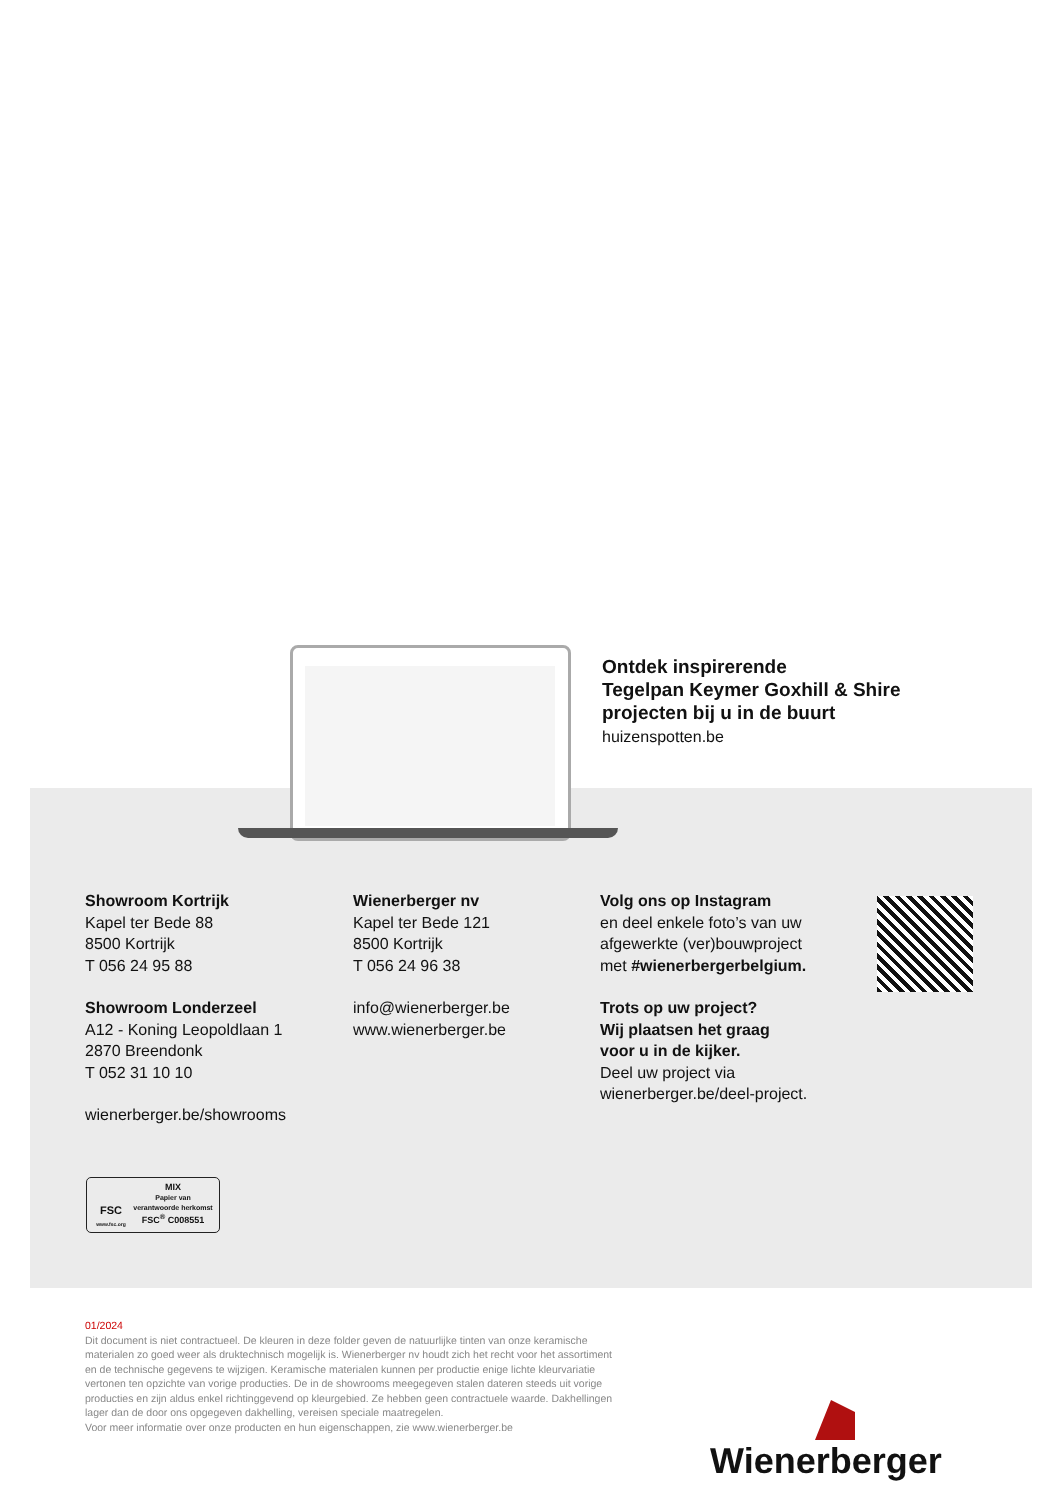Ontdek inspirerende
Tegelpan Keymer Goxhill & Shire
projecten bij u in de buurt
huizenspotten.be
Showroom Kortrijk
Kapel ter Bede 88
8500 Kortrijk
T 056 24 95 88
Showroom Londerzeel
A12 - Koning Leopoldlaan 1
2870 Breendonk
T 052 31 10 10
wienerberger.be/showrooms
Wienerberger nv
Kapel ter Bede 121
8500 Kortrijk
T 056 24 96 38
info@wienerberger.be
www.wienerberger.be
Volg ons op Instagram
en deel enkele foto’s van uw
afgewerkte (ver)bouwproject
met #wienerbergerbelgium.
Trots op uw project?
Wij plaatsen het graag
voor u in de kijker.
Deel uw project via
wienerberger.be/deel-project.
FSC
www.fsc.org
MIX
Papier van
verantwoorde herkomst
FSC<sup>®</sup> C008551
01/2024
Dit document is niet contractueel. De kleuren in deze folder geven de natuurlijke tinten van onze keramische materialen zo goed weer als druktechnisch mogelijk is. Wienerberger nv houdt zich het recht voor het assortiment en de technische gegevens te wijzigen. Keramische materialen kunnen per productie enige lichte kleurvariatie vertonen ten opzichte van vorige producties. De in de showrooms meegegeven stalen dateren steeds uit vorige producties en zijn aldus enkel richtinggevend op kleurgebied. Ze hebben geen contractuele waarde. Dakhellingen lager dan de door ons opgegeven dakhelling, vereisen speciale maatregelen.
Voor meer informatie over onze producten en hun eigenschappen, zie www.wienerberger.be
Wienerberger